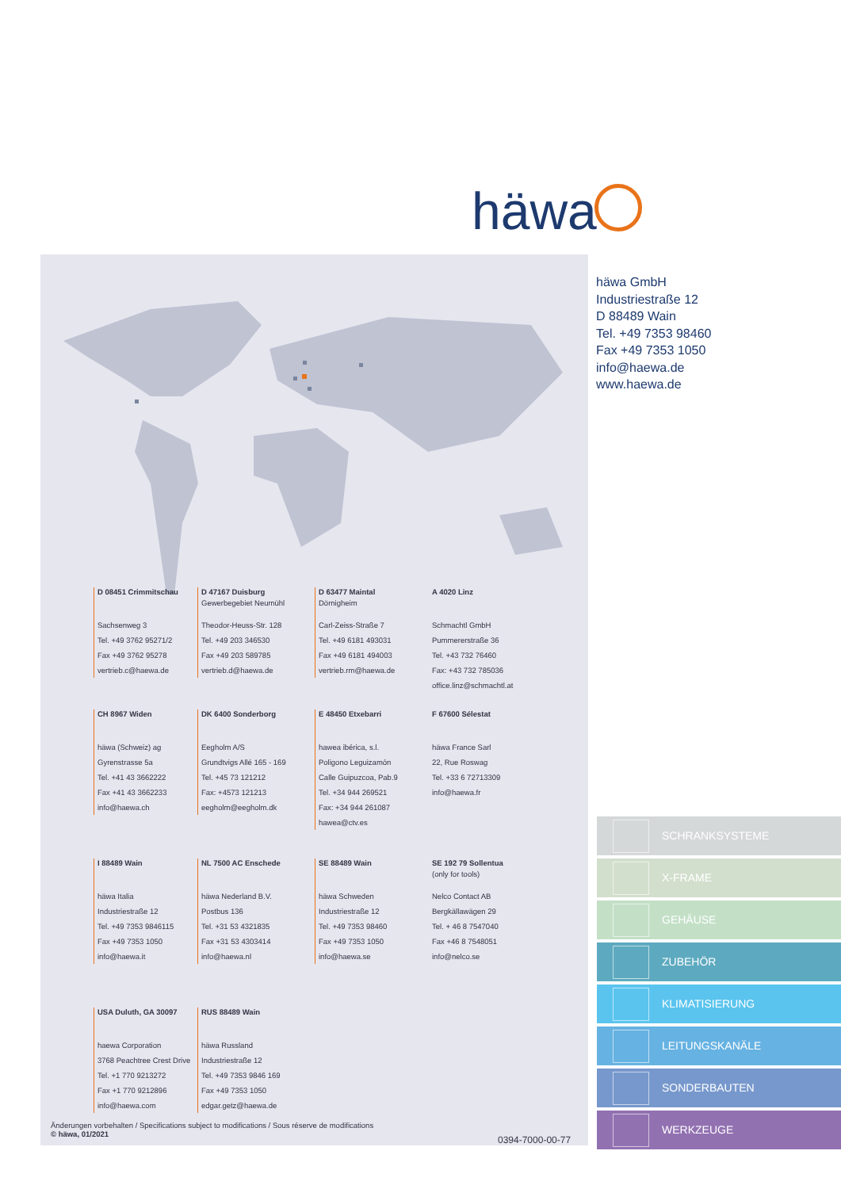häwa
häwa GmbH
Industriestraße 12
D 88489 Wain
Tel. +49 7353 98460
Fax +49 7353 1050
info@haewa.de
www.haewa.de
D 08451 Crimmitschau
Sachsenweg 3
Tel. +49 3762 95271/2
Fax +49 3762 95278
vertrieb.c@haewa.de
D 47167 Duisburg
Gewerbegebiet Neumühl
Theodor-Heuss-Str. 128
Tel. +49 203 346530
Fax +49 203 589785
vertrieb.d@haewa.de
D 63477 Maintal
Dörnigheim
Carl-Zeiss-Straße 7
Tel. +49 6181 493031
Fax +49 6181 494003
vertrieb.rm@haewa.de
A 4020 Linz
Schmachtl GmbH
Pummererstraße 36
Tel. +43 732 76460
Fax: +43 732 785036
office.linz@schmachtl.at
CH 8967 Widen
häwa (Schweiz) ag
Gyrenstrasse 5a
Tel. +41 43 3662222
Fax +41 43 3662233
info@haewa.ch
DK 6400 Sonderborg
Eegholm A/S
Grundtvigs Allé 165 - 169
Tel. +45 73 121212
Fax: +4573 121213
eegholm@eegholm.dk
E 48450 Etxebarri
hawea ibérica, s.l.
Poligono Leguizamón
Calle Guipuzcoa, Pab.9
Tel. +34 944 269521
Fax: +34 944 261087
hawea@ctv.es
F 67600 Sélestat
häwa France Sarl
22, Rue Roswag
Tel. +33 6 72713309
info@haewa.fr
I 88489 Wain
häwa Italia
Industriestraße 12
Tel. +49 7353 9846115
Fax +49 7353 1050
info@haewa.it
NL 7500 AC Enschede
häwa Nederland B.V.
Postbus 136
Tel. +31 53 4321835
Fax +31 53 4303414
info@haewa.nl
SE 88489 Wain
häwa Schweden
Industriestraße 12
Tel. +49 7353 98460
Fax +49 7353 1050
info@haewa.se
SE 192 79 Sollentua
(only for tools)
Nelco Contact AB
Bergkällawägen 29
Tel. + 46 8 7547040
Fax +46 8 7548051
info@nelco.se
USA Duluth, GA 30097
haewa Corporation
3768 Peachtree Crest Drive
Tel. +1 770 9213272
Fax +1 770 9212896
info@haewa.com
RUS 88489 Wain
häwa Russland
Industriestraße 12
Tel. +49 7353 9846 169
Fax +49 7353 1050
edgar.getz@haewa.de
Änderungen vorbehalten / Specifications subject to modifications / Sous réserve de modifications
© häwa, 01/2021
0394-7000-00-77
SCHRANKSYSTEME
X-FRAME
GEHÄUSE
ZUBEHÖR
KLIMATISIERUNG
LEITUNGSKANÄLE
SONDERBAUTEN
WERKZEUGE